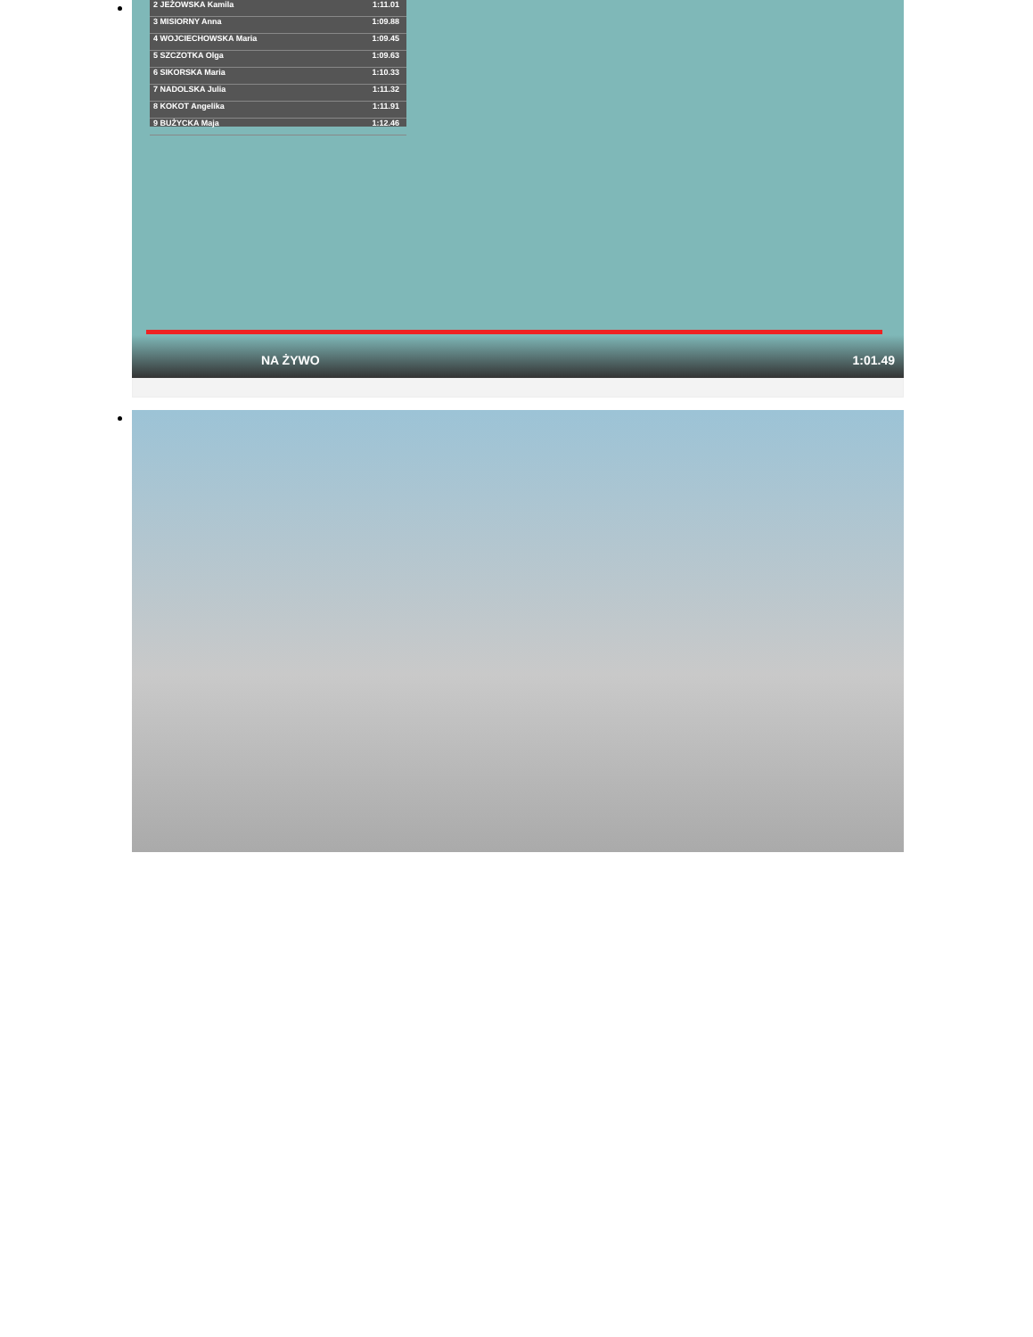2 JEŻOWSKA Kamila 1:11.01
3 MISIORNY Anna 1:09.88
4 WOJCIECHOWSKA Maria 1:09.45
5 SZCZOTKA Olga 1:09.63
6 SIKORSKA Maria 1:10.33
7 NADOLSKA Julia 1:11.32
8 KOKOT Angelika 1:11.91
9 BUŻYCKA Maja 1:12.46
NA ŻYWO 1:01.49